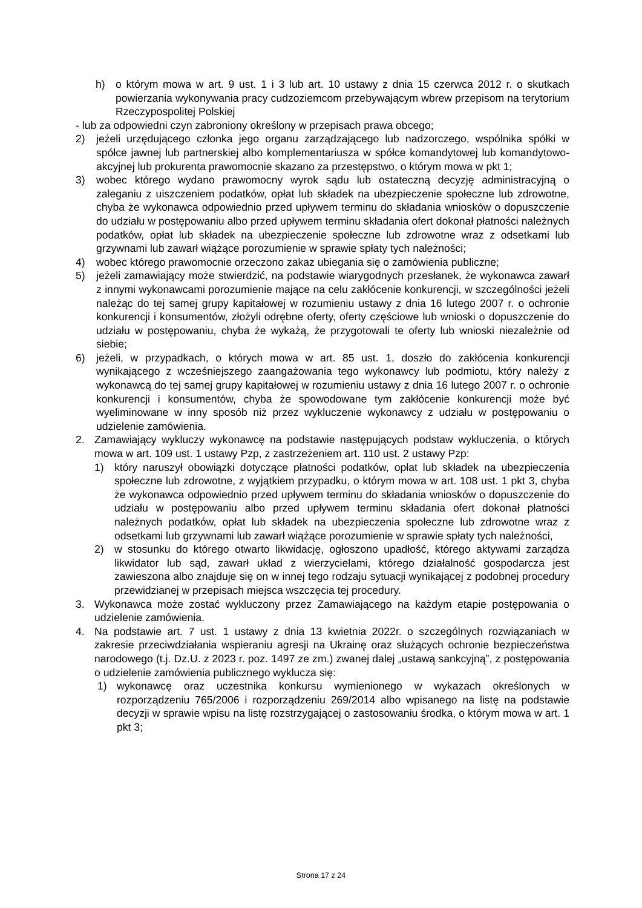h) o którym mowa w art. 9 ust. 1 i 3 lub art. 10 ustawy z dnia 15 czerwca 2012 r. o skutkach powierzania wykonywania pracy cudzoziemcom przebywającym wbrew przepisom na terytorium Rzeczypospolitej Polskiej
- lub za odpowiedni czyn zabroniony określony w przepisach prawa obcego;
2) jeżeli urzędującego członka jego organu zarządzającego lub nadzorczego, wspólnika spółki w spółce jawnej lub partnerskiej albo komplementariusza w spółce komandytowej lub komandytowo-akcyjnej lub prokurenta prawomocnie skazano za przestępstwo, o którym mowa w pkt 1;
3) wobec którego wydano prawomocny wyrok sądu lub ostateczną decyzję administracyjną o zaleganiu z uiszczeniem podatków, opłat lub składek na ubezpieczenie społeczne lub zdrowotne, chyba że wykonawca odpowiednio przed upływem terminu do składania wniosków o dopuszczenie do udziału w postępowaniu albo przed upływem terminu składania ofert dokonał płatności należnych podatków, opłat lub składek na ubezpieczenie społeczne lub zdrowotne wraz z odsetkami lub grzywnami lub zawarł wiążące porozumienie w sprawie spłaty tych należności;
4) wobec którego prawomocnie orzeczono zakaz ubiegania się o zamówienia publiczne;
5) jeżeli zamawiający może stwierdzić, na podstawie wiarygodnych przesłanek, że wykonawca zawarł z innymi wykonawcami porozumienie mające na celu zakłócenie konkurencji, w szczególności jeżeli należąc do tej samej grupy kapitałowej w rozumieniu ustawy z dnia 16 lutego 2007 r. o ochronie konkurencji i konsumentów, złożyli odrębne oferty, oferty częściowe lub wnioski o dopuszczenie do udziału w postępowaniu, chyba że wykażą, że przygotowali te oferty lub wnioski niezależnie od siebie;
6) jeżeli, w przypadkach, o których mowa w art. 85 ust. 1, doszło do zakłócenia konkurencji wynikającego z wcześniejszego zaangażowania tego wykonawcy lub podmiotu, który należy z wykonawcą do tej samej grupy kapitałowej w rozumieniu ustawy z dnia 16 lutego 2007 r. o ochronie konkurencji i konsumentów, chyba że spowodowane tym zakłócenie konkurencji może być wyeliminowane w inny sposób niż przez wykluczenie wykonawcy z udziału w postępowaniu o udzielenie zamówienia.
2. Zamawiający wykluczy wykonawcę na podstawie następujących podstaw wykluczenia, o których mowa w art. 109 ust. 1 ustawy Pzp, z zastrzeżeniem art. 110 ust. 2 ustawy Pzp:
1) który naruszył obowiązki dotyczące płatności podatków, opłat lub składek na ubezpieczenia społeczne lub zdrowotne, z wyjątkiem przypadku, o którym mowa w art. 108 ust. 1 pkt 3, chyba że wykonawca odpowiednio przed upływem terminu do składania wniosków o dopuszczenie do udziału w postępowaniu albo przed upływem terminu składania ofert dokonał płatności należnych podatków, opłat lub składek na ubezpieczenia społeczne lub zdrowotne wraz z odsetkami lub grzywnami lub zawarł wiążące porozumienie w sprawie spłaty tych należności,
2) w stosunku do którego otwarto likwidację, ogłoszono upadłość, którego aktywami zarządza likwidator lub sąd, zawarł układ z wierzycielami, którego działalność gospodarcza jest zawieszona albo znajduje się on w innej tego rodzaju sytuacji wynikającej z podobnej procedury przewidzianej w przepisach miejsca wszczęcia tej procedury.
3. Wykonawca może zostać wykluczony przez Zamawiającego na każdym etapie postępowania o udzielenie zamówienia.
4. Na podstawie art. 7 ust. 1 ustawy z dnia 13 kwietnia 2022r. o szczególnych rozwiązaniach w zakresie przeciwdziałania wspieraniu agresji na Ukrainę oraz służących ochronie bezpieczeństwa narodowego (t.j. Dz.U. z 2023 r. poz. 1497 ze zm.) zwanej dalej „ustawą sankcyjną”, z postępowania o udzielenie zamówienia publicznego wyklucza się:
1) wykonawcę oraz uczestnika konkursu wymienionego w wykazach określonych w rozporządzeniu 765/2006 i rozporządzeniu 269/2014 albo wpisanego na listę na podstawie decyzji w sprawie wpisu na listę rozstrzygającej o zastosowaniu środka, o którym mowa w art. 1 pkt 3;
Strona 17 z 24